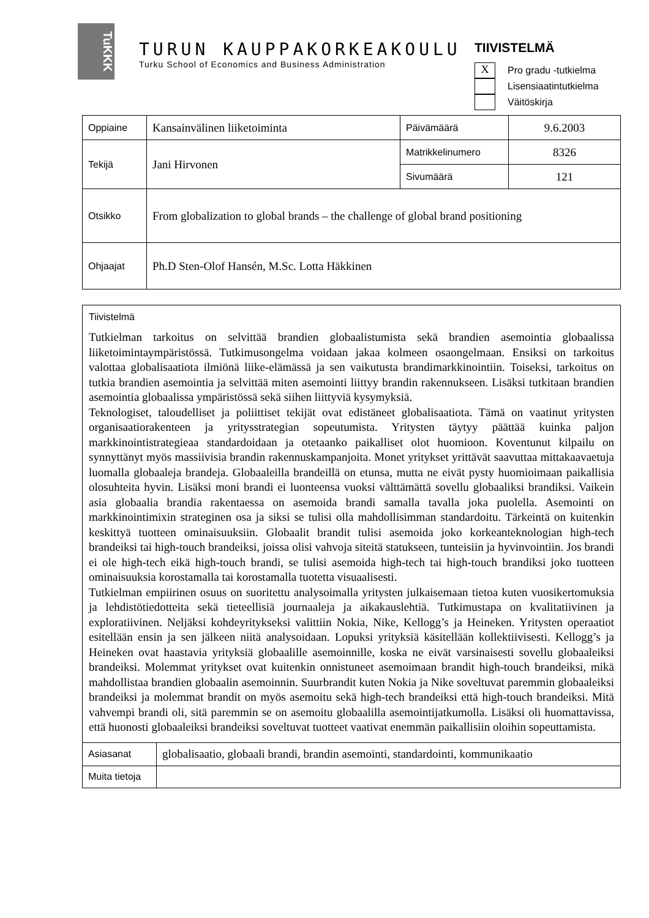TuKKK
TURUN KAUPPAKORKEAKOULU
Turku School of Economics and Business Administration
TIIVISTELMÄ
X Pro gradu -tutkielma
Lisensiaatintutkielma
Väitöskirja
| Oppiaine | Kansainvälinen liiketoiminta | Päivämäärä | 9.6.2003 |
| Tekijä | Jani Hirvonen | Matrikkelinumero | 8326 |
| | | Sivumäärä | 121 |
| Otsikko | From globalization to global brands – the challenge of global brand positioning | | |
| Ohjaajat | Ph.D Sten-Olof Hansén, M.Sc. Lotta Häkkinen | | |
Tiivistelmä
Tutkielman tarkoitus on selvittää brandien globaalistumista sekä brandien asemointia globaalissa liiketoimintaympäristössä. Tutkimusongelma voidaan jakaa kolmeen osaongelmaan. Ensiksi on tarkoitus valottaa globalisaatiota ilmiönä liike-elämässä ja sen vaikutusta brandimarkkinointiin. Toiseksi, tarkoitus on tutkia brandien asemointia ja selvittää miten asemointi liittyy brandin rakennukseen. Lisäksi tutkitaan brandien asemointia globaalissa ympäristössä sekä siihen liittyviä kysymyksiä.
Teknologiset, taloudelliset ja poliittiset tekijät ovat edistäneet globalisaatiota. Tämä on vaatinut yritysten organisaatiorakenteen ja yritysstrategian sopeutumista. Yritysten täytyy päättää kuinka paljon markkinointistrategieaa standardoidaan ja otetaanko paikalliset olot huomioon. Koventunut kilpailu on synnyttänyt myös massiivisia brandin rakennuskampanjoita. Monet yritykset yrittävät saavuttaa mittakaavaetuja luomalla globaaleja brandeja. Globaaleilla brandeillä on etunsa, mutta ne eivät pysty huomioimaan paikallisia olosuhteita hyvin. Lisäksi moni brandi ei luonteensa vuoksi välttämättä sovellu globaaliksi brandiksi. Vaikein asia globaalia brandia rakentaessa on asemoida brandi samalla tavalla joka puolella. Asemointi on markkinointimixin strateginen osa ja siksi se tulisi olla mahdollisimman standardoitu. Tärkeintä on kuitenkin keskittyä tuotteen ominaisuuksiin. Globaalit brandit tulisi asemoida joko korkeanteknologian high-tech brandeiksi tai high-touch brandeiksi, joissa olisi vahvoja siteitä statukseen, tunteisiin ja hyvinvointiin. Jos brandi ei ole high-tech eikä high-touch brandi, se tulisi asemoida high-tech tai high-touch brandiksi joko tuotteen ominaisuuksia korostamalla tai korostamalla tuotetta visuaalisesti.
Tutkielman empiirinen osuus on suoritettu analysoimalla yritysten julkaisemaan tietoa kuten vuosikertomuksia ja lehdistötiedotteita sekä tieteellisiä journaaleja ja aikakauslehtiä. Tutkimustapa on kvalitatiivinen ja exploratiivinen. Neljäksi kohdeyritykseksi valittiin Nokia, Nike, Kellogg’s ja Heineken. Yritysten operaatiot esitellään ensin ja sen jälkeen niitä analysoidaan. Lopuksi yrityksiä käsitellään kollektiivisesti. Kellogg’s ja Heineken ovat haastavia yrityksiä globaalille asemoinnille, koska ne eivät varsinaisesti sovellu globaaleiksi brandeiksi. Molemmat yritykset ovat kuitenkin onnistuneet asemoimaan brandit high-touch brandeiksi, mikä mahdollistaa brandien globaalin asemoinnin. Suurbrandit kuten Nokia ja Nike soveltuvat paremmin globaaleiksi brandeiksi ja molemmat brandit on myös asemoitu sekä high-tech brandeiksi että high-touch brandeiksi. Mitä vahvempi brandi oli, sitä paremmin se on asemoitu globaalilla asemointijatkumolla. Lisäksi oli huomattavissa, että huonosti globaaleiksi brandeiksi soveltuvat tuotteet vaativat enemmän paikallisiin oloihin sopeuttamista.
| Asiasanat | globalisaatio, globaali brandi, brandin asemointi, standardointi, kommunikaatio |
| Muita tietoja | |